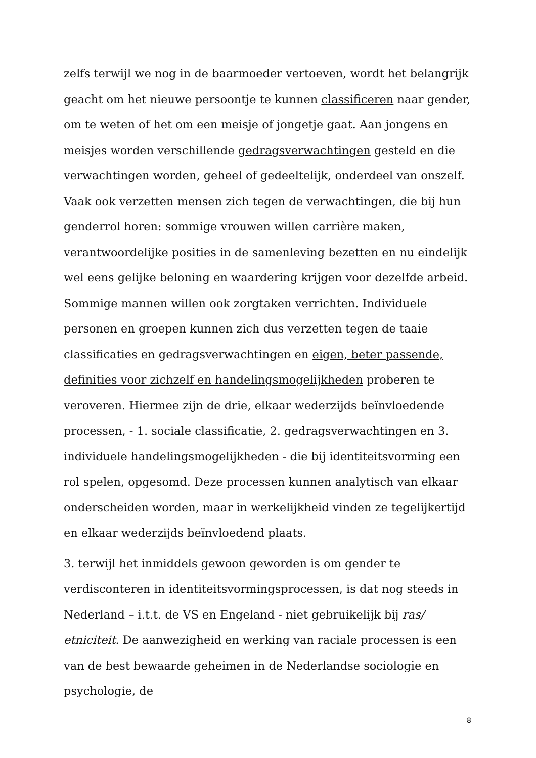zelfs terwijl we nog in de baarmoeder vertoeven, wordt het belangrijk geacht om het nieuwe persoontje te kunnen classificeren naar gender, om te weten of het om een meisje of jongetje gaat. Aan jongens en meisjes worden verschillende gedragsverwachtingen gesteld en die verwachtingen worden, geheel of gedeeltelijk, onderdeel van onszelf. Vaak ook verzetten mensen zich tegen de verwachtingen, die bij hun genderrol horen: sommige vrouwen willen carrière maken, verantwoordelijke posities in de samenleving bezetten en nu eindelijk wel eens gelijke beloning en waardering krijgen voor dezelfde arbeid. Sommige mannen willen ook zorgtaken verrichten. Individuele personen en groepen kunnen zich dus verzetten tegen de taaie classificaties en gedragsverwachtingen en eigen, beter passende, definities voor zichzelf en handelingsmogelijkheden proberen te veroveren. Hiermee zijn de drie, elkaar wederzijds beïnvloedende processen, - 1. sociale classificatie, 2. gedragsverwachtingen en 3. individuele handelingsmogelijkheden - die bij identiteitsvorming een rol spelen, opgesomd. Deze processen kunnen analytisch van elkaar onderscheiden worden, maar in werkelijkheid vinden ze tegelijkertijd en elkaar wederzijds beïnvloedend plaats.
3. terwijl het inmiddels gewoon geworden is om gender te verdisconteren in identiteitsvormingsprocessen, is dat nog steeds in Nederland – i.t.t. de VS en Engeland - niet gebruikelijk bij ras/ etniciteit. De aanwezigheid en werking van raciale processen is een van de best bewaarde geheimen in de Nederlandse sociologie en psychologie, de
8